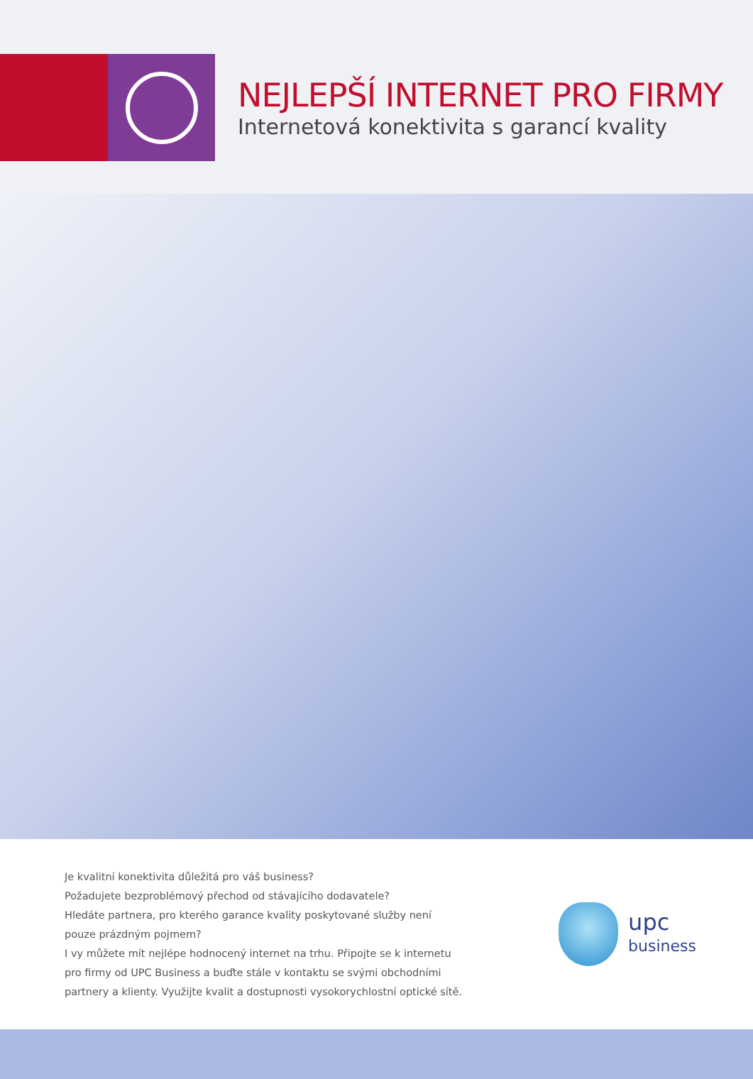NEJLEPŠÍ INTERNET PRO FIRMY
Internetová konektivita s garancí kvality
Je kvalitní konektivita důležitá pro váš business?
Požadujete bezproblémový přechod od stávajícího dodavatele?
Hledáte partnera, pro kterého garance kvality poskytované služby není pouze prázdným pojmem?
I vy můžete mít nejlépe hodnocený internet na trhu. Připojte se k internetu pro firmy od UPC Business a buďte stále v kontaktu se svými obchodními partnery a klienty. Využijte kvalit a dostupnosti vysokorychlostní optické sítě.
upc
business